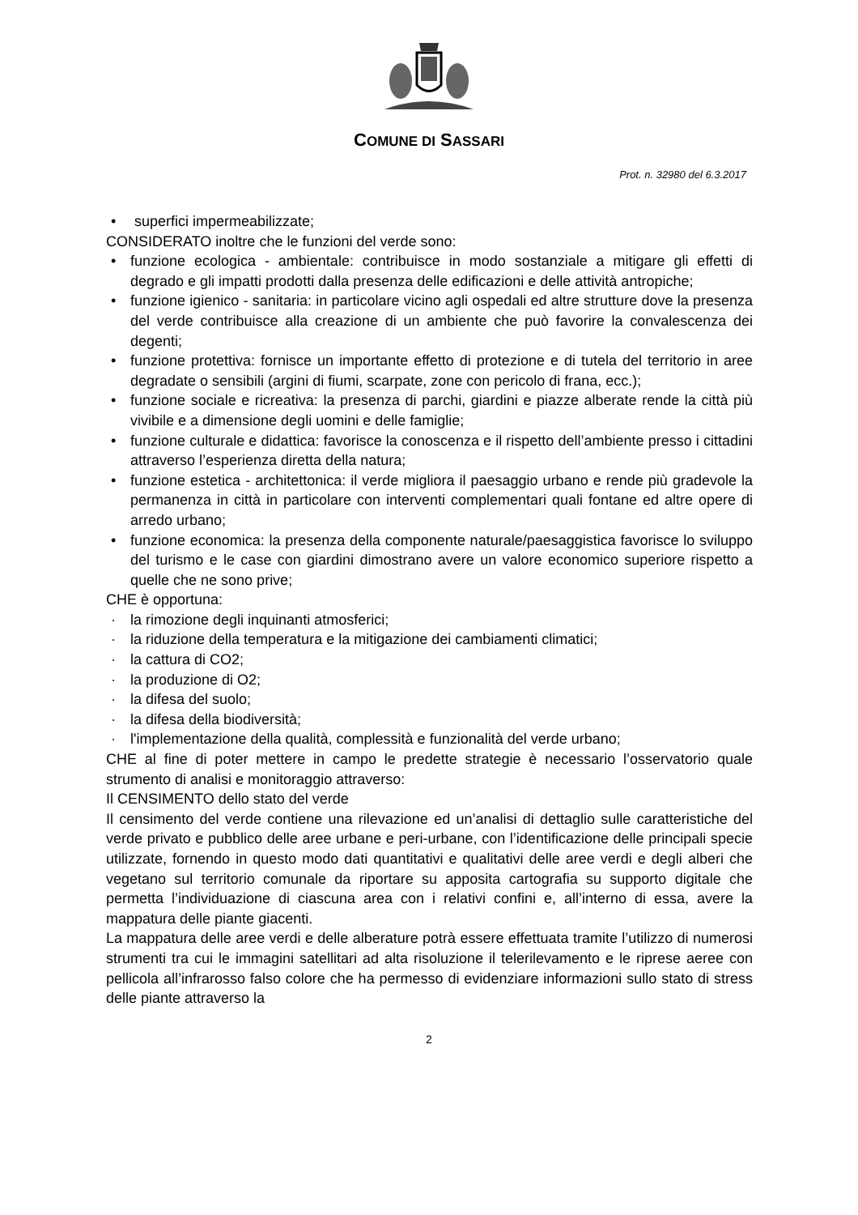COMUNE DI SASSARI
Prot. n. 32980 del 6.3.2017
• superfici impermeabilizzate;
CONSIDERATO inoltre che le funzioni del verde sono:
• funzione ecologica - ambientale: contribuisce in modo sostanziale a mitigare gli effetti di degrado e gli impatti prodotti dalla presenza delle edificazioni e delle attività antropiche;
• funzione igienico - sanitaria: in particolare vicino agli ospedali ed altre strutture dove la presenza del verde contribuisce alla creazione di un ambiente che può favorire la convalescenza dei degenti;
• funzione protettiva: fornisce un importante effetto di protezione e di tutela del territorio in aree degradate o sensibili (argini di fiumi, scarpate, zone con pericolo di frana, ecc.);
• funzione sociale e ricreativa: la presenza di parchi, giardini e piazze alberate rende la città più vivibile e a dimensione degli uomini e delle famiglie;
• funzione culturale e didattica: favorisce la conoscenza e il rispetto dell’ambiente presso i cittadini attraverso l’esperienza diretta della natura;
• funzione estetica - architettonica: il verde migliora il paesaggio urbano e rende più gradevole la permanenza in città in particolare con interventi complementari quali fontane ed altre opere di arredo urbano;
• funzione economica: la presenza della componente naturale/paesaggistica favorisce lo sviluppo del turismo e le case con giardini dimostrano avere un valore economico superiore rispetto a quelle che ne sono prive;
CHE è opportuna:
· la rimozione degli inquinanti atmosferici;
· la riduzione della temperatura e la mitigazione dei cambiamenti climatici;
· la cattura di CO2;
· la produzione di O2;
· la difesa del suolo;
· la difesa della biodiversità;
· l'implementazione della qualità, complessità e funzionalità del verde urbano;
CHE al fine di poter mettere in campo le predette strategie è necessario l’osservatorio quale strumento di analisi e monitoraggio attraverso:
Il CENSIMENTO dello stato del verde
Il censimento del verde contiene una rilevazione ed un’analisi di dettaglio sulle caratteristiche del verde privato e pubblico delle aree urbane e peri-urbane, con l’identificazione delle principali specie utilizzate, fornendo in questo modo dati quantitativi e qualitativi delle aree verdi e degli alberi che vegetano sul territorio comunale da riportare su apposita cartografia su supporto digitale che permetta l’individuazione di ciascuna area con i relativi confini e, all’interno di essa, avere la mappatura delle piante giacenti.
La mappatura delle aree verdi e delle alberature potrà essere effettuata tramite l’utilizzo di numerosi strumenti tra cui le immagini satellitari ad alta risoluzione il telerilevamento e le riprese aeree con pellicola all’infrarosso falso colore che ha permesso di evidenziare informazioni sullo stato di stress delle piante attraverso la
2